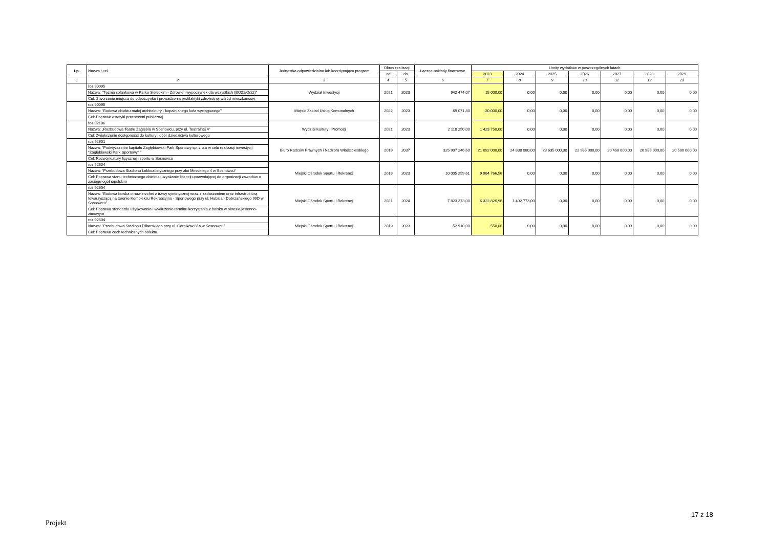| Lp. | Nazwa i cel | Jednostka odpowiedzialna lub koordynująca program | Okres realizacji | | Łączne nakłady finansowe | Limity wydatków w poszczególnych latach | | | | | | |
| --- | --- | --- | --- | --- | --- | --- | --- | --- | --- | --- | --- | --- |
| | | | od | do | | 2023 | 2024 | 2025 | 2026 | 2027 | 2028 | 2029 |
| 1 | 2 | 3 | 4 | 5 | 6 | 7 | 8 | 9 | 10 | 11 | 12 | 13 |
| | roz.90095 Nazwa: "Tężnia solankowa w Parku Sieleckim - Zdrowie i wypoczynek dla wszystkich (BO21/O/22)" Cel: Stworzenie miejsca do odpoczynku i prowadzenia profilaktyki zdrowotnej wśród mieszkańców | Wydział Inwestycji | 2021 | 2023 | 942 474,07 | 15 000,00 | 0,00 | 0,00 | 0,00 | 0,00 | 0,00 | 0,00 |
| | roz.90095 Nazwa: "Budowa obiektu małej architektury - kopalnianego koła wyciągowego" Cel: Poprawa estetyki przestrzeni publicznej | Miejski Zakład Usług Komunalnych | 2022 | 2023 | 69 071,80 | 20 000,00 | 0,00 | 0,00 | 0,00 | 0,00 | 0,00 | 0,00 |
| | roz.92106 Nazwa: „Rozbudowa Teatru Zagłębia w Sosnowcu, przy ul. Teatralnej 4” Cel: Zwiększenie dostępności do kultury i dóbr dziedzictwa kulturowego | Wydział Kultury i Promocji | 2021 | 2023 | 2 118 250,00 | 1 423 750,00 | 0,00 | 0,00 | 0,00 | 0,00 | 0,00 | 0,00 |
| | roz.92601 Nazwa: "Podwyższenie kapitału Zagłębiowski Park Sportowy sp. z o.o w celu realizacji inwestycji "Zagłębiowski Park Sportowy" " Cel: Rozwój kultury fizycznej i sportu w Sosnowcu | Biuro Radców Prawnych i Nadzoru Właścicielskiego | 2019 | 2037 | 325 907 246,60 | 21 092 000,00 | 24 838 000,00 | 23 635 000,00 | 22 985 000,00 | 20 450 000,00 | 20 989 000,00 | 20 500 000,00 |
| | roz.92604 Nazwa: "Przebudowa Stadionu Lekkoatletycznego przy alei Mireckiego 4 w Sosnowcu" Cel: Poprawa stanu technicznego obiektu i uzyskanie licencji uprawniającej do organizacji zawodów o zasięgu ogólnopolskim | Miejski Ośrodek Sportu i Rekreacji | 2018 | 2023 | 10 005 259,61 | 9 984 766,56 | 0,00 | 0,00 | 0,00 | 0,00 | 0,00 | 0,00 |
| | roz.92604 Nazwa: "Budowa boiska o nawierzchni z trawy syntetycznej wraz z zadaszeniem oraz infrastrukturą towarzyszącą na terenie Kompleksu Rekreacyjno - Sportowego przy ul. Hubala - Dobrzańskiego 99D w Sosnowcu" Cel: Poprawa standardu użytkowania i wydłużenie terminu korzystania z boiska w okresie jesienno-zimowym | Miejski Ośrodek Sportu i Rekreacji | 2021 | 2024 | 7 823 373,00 | 6 322 826,96 | 1 402 773,00 | 0,00 | 0,00 | 0,00 | 0,00 | 0,00 |
| | roz.92604 Nazwa: "Przebudowa Stadionu Piłkarskiego przy ul. Górników 81a w Sosnowcu" Cel: Poprawa cech technicznych obiektu. | Miejski Ośrodek Sportu i Rekreacji | 2019 | 2023 | 52 910,00 | 550,00 | 0,00 | 0,00 | 0,00 | 0,00 | 0,00 | 0,00 |
17 z 18
Projekt